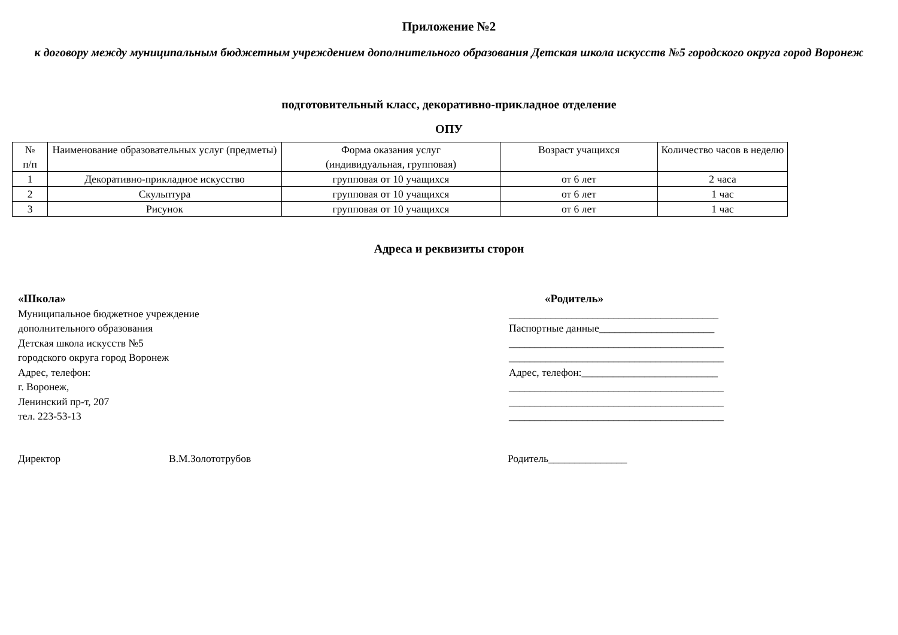Приложение №2
к договору между муниципальным бюджетным учреждением дополнительного образования Детская школа искусств №5 городского округа город Воронеж
подготовительный класс, декоративно-прикладное отделение
ОПУ
| № п/п | Наименование образовательных услуг (предметы) | Форма оказания услуг (индивидуальная, групповая) | Возраст учащихся | Количество часов в неделю |
| 1 | Декоративно-прикладное искусство | групповая от 10 учащихся | от 6 лет | 2 часа |
| 2 | Скульптура | групповая от 10 учащихся | от 6 лет | 1 час |
| 3 | Рисунок | групповая от 10 учащихся | от 6 лет | 1 час |
Адреса и реквизиты сторон
«Школа»
Муниципальное бюджетное учреждение
дополнительного образования
Детская школа искусств №5
городского округа город Воронеж
Адрес, телефон:
г. Воронеж,
Ленинский пр-т, 207
тел. 223-53-13
«Родитель»
________________________________________
Паспортные данные______________________
_________________________________________
_________________________________________
Адрес, телефон:__________________________
_________________________________________
_________________________________________
_________________________________________
Директор В.М.Золототрубов Родитель_______________